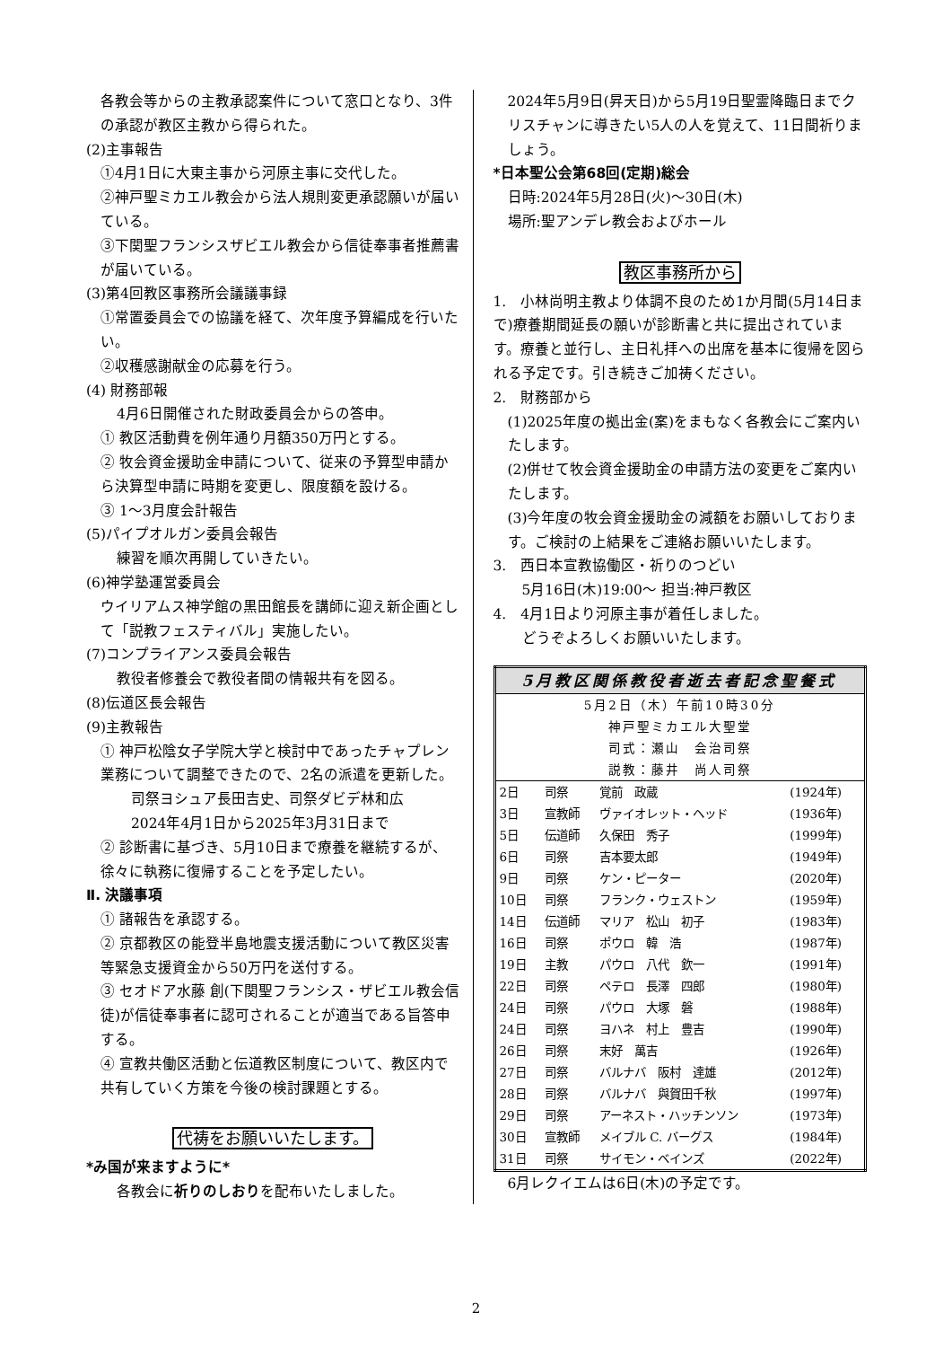各教会等からの主教承認案件について窓口となり、3件の承認が教区主教から得られた。
(2)主事報告
①4月1日に大東主事から河原主事に交代した。
②神戸聖ミカエル教会から法人規則変更承認願いが届いている。
③下関聖フランシスザビエル教会から信徒奉事者推薦書が届いている。
(3)第4回教区事務所会議議事録
①常置委員会での協議を経て、次年度予算編成を行いたい。
②収穫感謝献金の応募を行う。
(4) 財務部報
4月6日開催された財政委員会からの答申。
① 教区活動費を例年通り月額350万円とする。
② 牧会資金援助金申請について、従来の予算型申請から決算型申請に時期を変更し、限度額を設ける。
③ 1～3月度会計報告
(5)パイプオルガン委員会報告
練習を順次再開していきたい。
(6)神学塾運営委員会
ウイリアムス神学館の黒田館長を講師に迎え新企画として「説教フェスティバル」実施したい。
(7)コンプライアンス委員会報告
教役者修養会で教役者間の情報共有を図る。
(8)伝道区長会報告
(9)主教報告
① 神戸松陰女子学院大学と検討中であったチャプレン業務について調整できたので、2名の派遣を更新した。
司祭ヨシュア長田吉史、司祭ダビデ林和広
2024年4月1日から2025年3月31日まで
② 診断書に基づき、5月10日まで療養を継続するが、徐々に執務に復帰することを予定したい。
Ⅱ. 決議事項
① 諸報告を承認する。
② 京都教区の能登半島地震支援活動について教区災害等緊急支援資金から50万円を送付する。
③ セオドア水藤 創(下関聖フランシス・ザビエル教会信徒)が信徒奉事者に認可されることが適当である旨答申する。
④ 宣教共働区活動と伝道教区制度について、教区内で共有していく方策を今後の検討課題とする。
代祷をお願いいたします。
*み国が来ますように*
各教会に祈りのしおりを配布いたしました。
2024年5月9日(昇天日)から5月19日聖霊降臨日までクリスチャンに導きたい5人の人を覚えて、11日間祈りましょう。
*日本聖公会第68回(定期)総会
日時:2024年5月28日(火)～30日(木)
場所:聖アンデレ教会およびホール
教区事務所から
1.　小林尚明主教より体調不良のため1か月間(5月14日まで)療養期間延長の願いが診断書と共に提出されています。療養と並行し、主日礼拝への出席を基本に復帰を図られる予定です。引き続きご加祷ください。
2.　財務部から
(1)2025年度の拠出金(案)をまもなく各教会にご案内いたします。
(2)併せて牧会資金援助金の申請方法の変更をご案内いたします。
(3)今年度の牧会資金援助金の減額をお願いしております。ご検討の上結果をご連絡お願いいたします。
3.　西日本宣教協働区・祈りのつどい
　　5月16日(木)19:00～ 担当:神戸教区
4.　4月1日より河原主事が着任しました。
　　どうぞよろしくお願いいたします。
| 5月教区関係教役者逝去者記念聖餐式 | | | |
| --- | --- | --- | --- |
| 5月2日（木）午前10時30分 神戸聖ミカエル大聖堂 司式：瀬山 会治司祭 説教：藤井 尚人司祭 | | | |
| 2日 | 司祭 | 覚前 政蔵 | (1924年) |
| 3日 | 宣教師 | ヴァイオレット・ヘッド | (1936年) |
| 5日 | 伝道師 | 久保田 秀子 | (1999年) |
| 6日 | 司祭 | 吉本要太郎 | (1949年) |
| 9日 | 司祭 | ケン・ピーター | (2020年) |
| 10日 | 司祭 | フランク・ウェストン | (1959年) |
| 14日 | 伝道師 | マリア 松山 初子 | (1983年) |
| 16日 | 司祭 | ポウロ 韓 浩 | (1987年) |
| 19日 | 主教 | パウロ 八代 欽一 | (1991年) |
| 22日 | 司祭 | ペテロ 長澤 四郎 | (1980年) |
| 24日 | 司祭 | パウロ 大塚 磐 | (1988年) |
| 24日 | 司祭 | ヨハネ 村上 豊吉 | (1990年) |
| 26日 | 司祭 | 末好 萬吉 | (1926年) |
| 27日 | 司祭 | バルナバ 阪村 達雄 | (2012年) |
| 28日 | 司祭 | バルナバ 與賀田千秋 | (1997年) |
| 29日 | 司祭 | アーネスト・ハッチンソン | (1973年) |
| 30日 | 宣教師 | メイブル C. バーグス | (1984年) |
| 31日 | 司祭 | サイモン・ベインズ | (2022年) |
6月レクイエムは6日(木)の予定です。
2